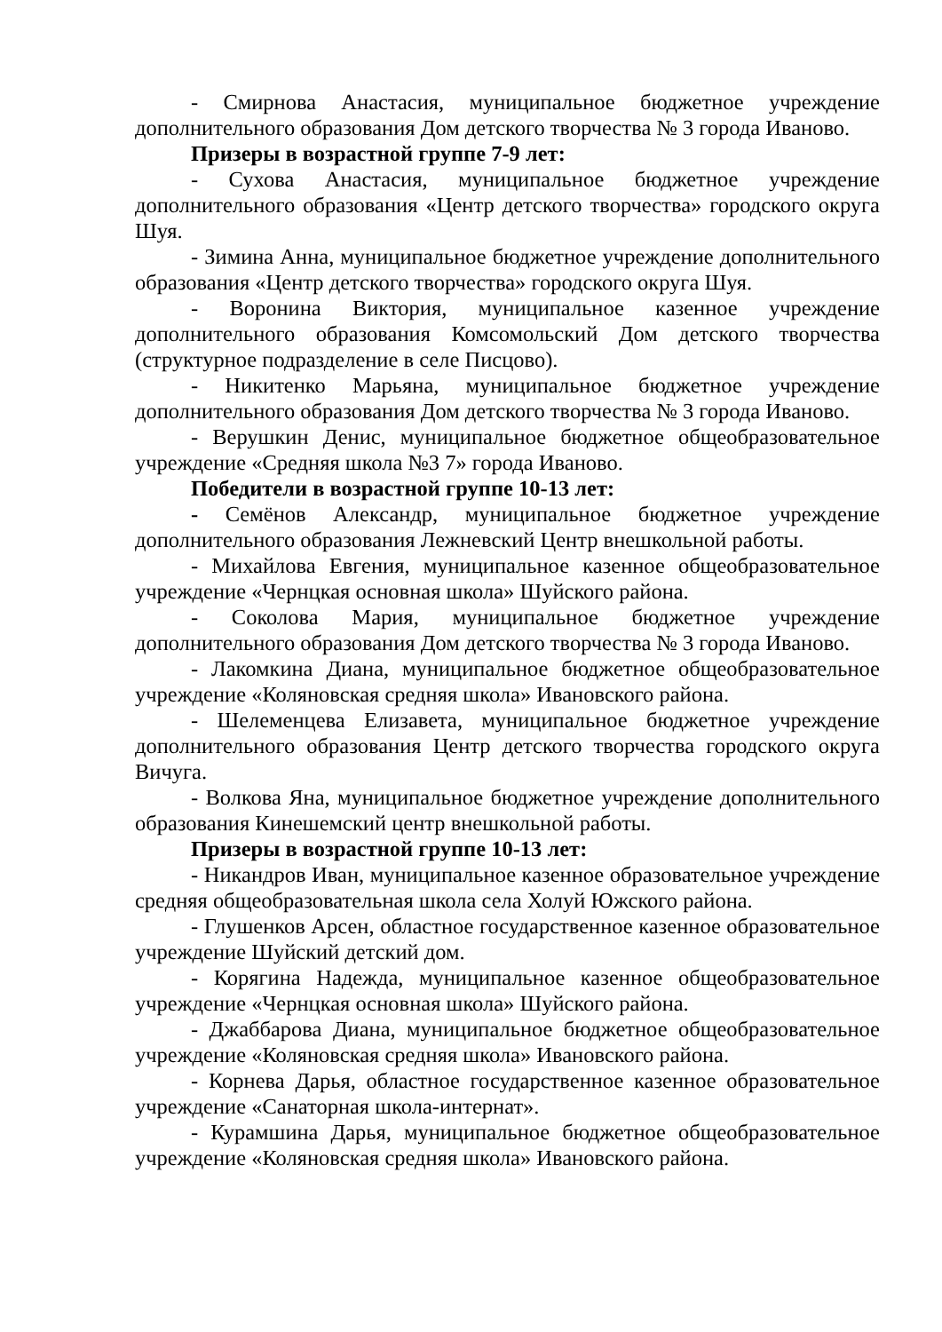- Смирнова Анастасия, муниципальное бюджетное учреждение дополнительного образования Дом детского творчества № 3 города Иваново.
Призеры в возрастной группе 7-9 лет:
- Сухова Анастасия, муниципальное бюджетное учреждение дополнительного образования «Центр детского творчества» городского округа Шуя.
- Зимина Анна, муниципальное бюджетное учреждение дополнительного образования «Центр детского творчества» городского округа Шуя.
- Воронина Виктория, муниципальное казенное учреждение дополнительного образования Комсомольский Дом детского творчества (структурное подразделение в селе Писцово).
- Никитенко Марьяна, муниципальное бюджетное учреждение дополнительного образования Дом детского творчества № 3 города Иваново.
- Верушкин Денис, муниципальное бюджетное общеобразовательное учреждение «Средняя школа №3 7» города Иваново.
Победители в возрастной группе 10-13 лет:
- Семёнов Александр, муниципальное бюджетное учреждение дополнительного образования Лежневский Центр внешкольной работы.
- Михайлова Евгения, муниципальное казенное общеобразовательное учреждение «Чернцкая основная школа» Шуйского района.
- Соколова Мария, муниципальное бюджетное учреждение дополнительного образования Дом детского творчества № 3 города Иваново.
- Лакомкина Диана, муниципальное бюджетное общеобразовательное учреждение «Коляновская средняя школа» Ивановского района.
- Шелеменцева Елизавета, муниципальное бюджетное учреждение дополнительного образования Центр детского творчества городского округа Вичуга.
- Волкова Яна, муниципальное бюджетное учреждение дополнительного образования Кинешемский центр внешкольной работы.
Призеры в возрастной группе 10-13 лет:
- Никандров Иван, муниципальное казенное образовательное учреждение средняя общеобразовательная школа села Холуй Южского района.
- Глушенков Арсен, областное государственное казенное образовательное учреждение Шуйский детский дом.
- Корягина Надежда, муниципальное казенное общеобразовательное учреждение «Чернцкая основная школа» Шуйского района.
- Джаббарова Диана, муниципальное бюджетное общеобразовательное учреждение «Коляновская средняя школа» Ивановского района.
- Корнева Дарья, областное государственное казенное образовательное учреждение «Санаторная школа-интернат».
- Курамшина Дарья, муниципальное бюджетное общеобразовательное учреждение «Коляновская средняя школа» Ивановского района.